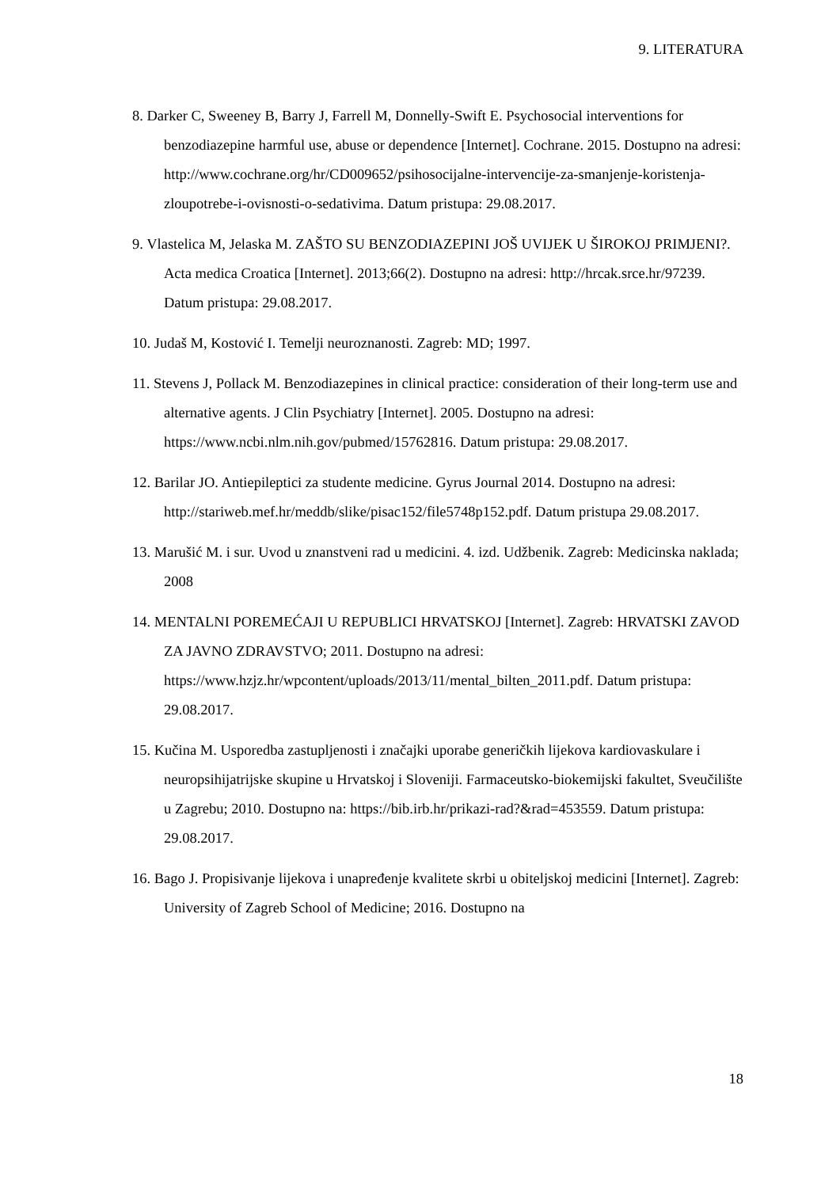9. LITERATURA
8. Darker C, Sweeney B, Barry J, Farrell M, Donnelly-Swift E. Psychosocial interventions for benzodiazepine harmful use, abuse or dependence [Internet]. Cochrane. 2015. Dostupno na adresi: http://www.cochrane.org/hr/CD009652/psihosocijalne-intervencije-za-smanjenje-koristenja-zloupotrebe-i-ovisnosti-o-sedativima. Datum pristupa: 29.08.2017.
9. Vlastelica M, Jelaska M. ZAŠTO SU BENZODIAZEPINI JOŠ UVIJEK U ŠIROKOJ PRIMJENI?. Acta medica Croatica [Internet]. 2013;66(2). Dostupno na adresi: http://hrcak.srce.hr/97239. Datum pristupa: 29.08.2017.
10. Judaš M, Kostović I. Temelji neuroznanosti. Zagreb: MD; 1997.
11. Stevens J, Pollack M. Benzodiazepines in clinical practice: consideration of their long-term use and alternative agents. J Clin Psychiatry [Internet]. 2005. Dostupno na adresi: https://www.ncbi.nlm.nih.gov/pubmed/15762816. Datum pristupa: 29.08.2017.
12. Barilar JO. Antiepileptici za studente medicine. Gyrus Journal 2014. Dostupno na adresi: http://stariweb.mef.hr/meddb/slike/pisac152/file5748p152.pdf. Datum pristupa 29.08.2017.
13. Marušić M. i sur. Uvod u znanstveni rad u medicini. 4. izd. Udžbenik. Zagreb: Medicinska naklada; 2008
14. MENTALNI POREMEĆAJI U REPUBLICI HRVATSKOJ [Internet]. Zagreb: HRVATSKI ZAVOD ZA JAVNO ZDRAVSTVO; 2011. Dostupno na adresi: https://www.hzjz.hr/wpcontent/uploads/2013/11/mental_bilten_2011.pdf. Datum pristupa: 29.08.2017.
15. Kučina M. Usporedba zastupljenosti i značajki uporabe generičkih lijekova kardiovaskulare i neuropsihijatrijske skupine u Hrvatskoj i Sloveniji. Farmaceutsko-biokemijski fakultet, Sveučilište u Zagrebu; 2010. Dostupno na: https://bib.irb.hr/prikazi-rad?&rad=453559. Datum pristupa: 29.08.2017.
16. Bago J. Propisivanje lijekova i unapređenje kvalitete skrbi u obiteljskoj medicini [Internet]. Zagreb: University of Zagreb School of Medicine; 2016. Dostupno na
18